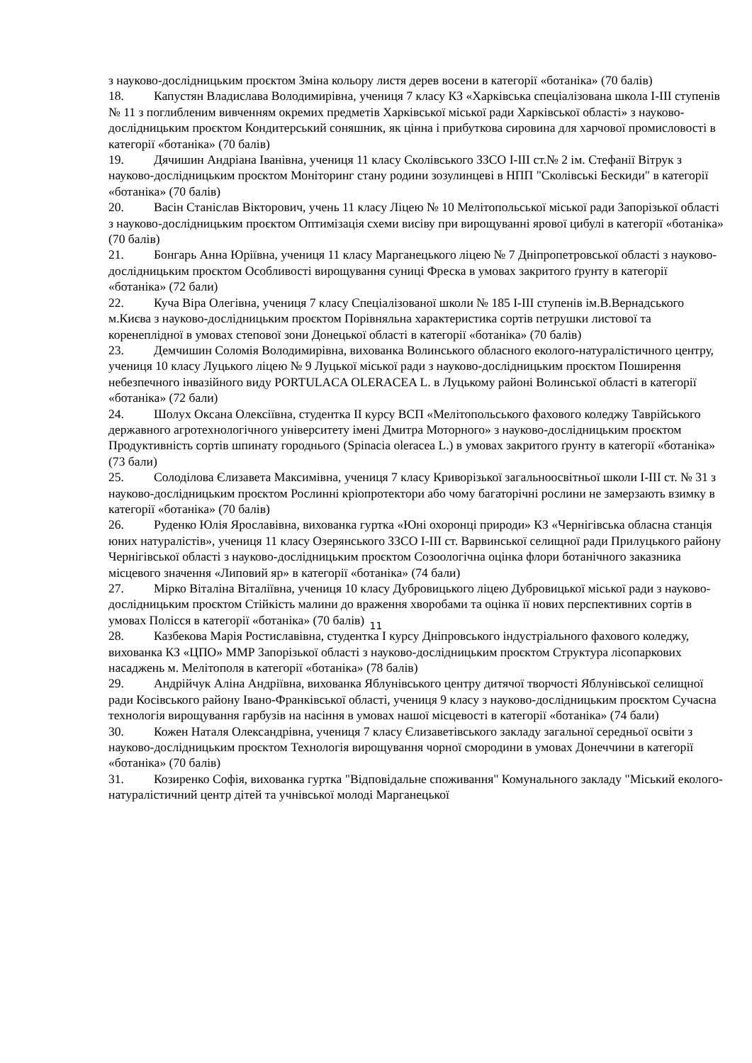з науково-дослідницьким проєктом Зміна кольору листя дерев восени в категорії «ботаніка» (70 балів)
18. Капустян Владислава Володимирівна, учениця 7 класу КЗ «Харківська спеціалізована школа I-III ступенів № 11 з поглибленим вивченням окремих предметів Харківської міської ради Харківської області» з науково-дослідницьким проєктом Кондитерський соняшник, як цінна і прибуткова сировина для харчової промисловості в категорії «ботаніка» (70 балів)
19. Дячишин Андріана Іванівна, учениця 11 класу Сколівського ЗЗСО І-ІІІ ст.№ 2 ім. Стефанії Вітрук з науково-дослідницьким проєктом Моніторинг стану родини зозулинцеві в НПП "Сколівські Бескиди" в категорії «ботаніка» (70 балів)
20. Васін Станіслав Вікторович, учень 11 класу Ліцею № 10 Мелітопольської міської ради Запорізької області з науково-дослідницьким проєктом Оптимізація схеми висіву при вирощуванні ярової цибулі в категорії «ботаніка» (70 балів)
21. Бонгарь Анна Юріївна, учениця 11 класу Марганецького ліцею № 7 Дніпропетровської області з науково-дослідницьким проєктом Особливості вирощування суниці Фреска в умовах закритого ґрунту в категорії «ботаніка» (72 бали)
22. Куча Віра Олегівна, учениця 7 класу Спеціалізованої школи № 185 І-ІІІ ступенів ім.В.Вернадського м.Києва з науково-дослідницьким проєктом Порівняльна характеристика сортів петрушки листової та коренеплідної в умовах степової зони Донецької області в категорії «ботаніка» (70 балів)
23. Демчишин Соломія Володимирівна, вихованка Волинського обласного еколого-натуралістичного центру, учениця 10 класу Луцького ліцею № 9 Луцької міської ради з науково-дослідницьким проєктом Поширення небезпечного інвазійного виду PORTULACA OLERACEA L. в Луцькому районі Волинської області в категорії «ботаніка» (72 бали)
24. Шолух Оксана Олексіївна, студентка ІІ курсу ВСП «Мелітопольського фахового коледжу Таврійського державного агротехнологічного університету імені Дмитра Моторного» з науково-дослідницьким проєктом Продуктивність сортів шпинату городнього (Spinacia oleracea L.) в умовах закритого ґрунту в категорії «ботаніка» (73 бали)
25. Солоділова Єлизавета Максимівна, учениця 7 класу Криворізької загальноосвітньої школи І-ІІІ ст. № 31 з науково-дослідницьким проєктом Рослинні кріопротектори або чому багаторічні рослини не замерзають взимку в категорії «ботаніка» (70 балів)
26. Руденко Юлія Ярославівна, вихованка гуртка «Юні охоронці природи» КЗ «Чернігівська обласна станція юних натуралістів», учениця 11 класу Озерянського ЗЗСО І-ІІІ ст. Варвинської селищної ради Прилуцького району Чернігівської області з науково-дослідницьким проєктом Созоологічна оцінка флори ботанічного заказника місцевого значення «Липовий яр» в категорії «ботаніка» (74 бали)
27. Мірко Віталіна Віталіївна, учениця 10 класу Дубровицького ліцею Дубровицької міської ради з науково-дослідницьким проєктом Стійкість малини до враження хворобами та оцінка її нових перспективних сортів в умовах Полісся в категорії «ботаніка» (70 балів)
28. Казбекова Марія Ростиславівна, студентка І курсу Дніпровського індустріального фахового коледжу, вихованка КЗ «ЦПО» ММР Запорізької області з науково-дослідницьким проєктом Структура лісопаркових насаджень м. Мелітополя в категорії «ботаніка» (78 балів)
29. Андрійчук Аліна Андріївна, вихованка Яблунівського центру дитячої творчості Яблунівської селищної ради Косівського району Івано-Франківської області, учениця 9 класу з науково-дослідницьким проєктом Сучасна технологія вирощування гарбузів на насіння в умовах нашої місцевості в категорії «ботаніка» (74 бали)
30. Кожен Наталя Олександрівна, учениця 7 класу Єлизаветівського закладу загальної середньої освіти з науково-дослідницьким проєктом Технологія вирощування чорної смородини в умовах Донеччини в категорії «ботаніка» (70 балів)
31. Козиренко Софія, вихованка гуртка "Відповідальне споживання" Комунального закладу "Міський еколого-натуралістичний центр дітей та учнівської молоді Марганецької
11